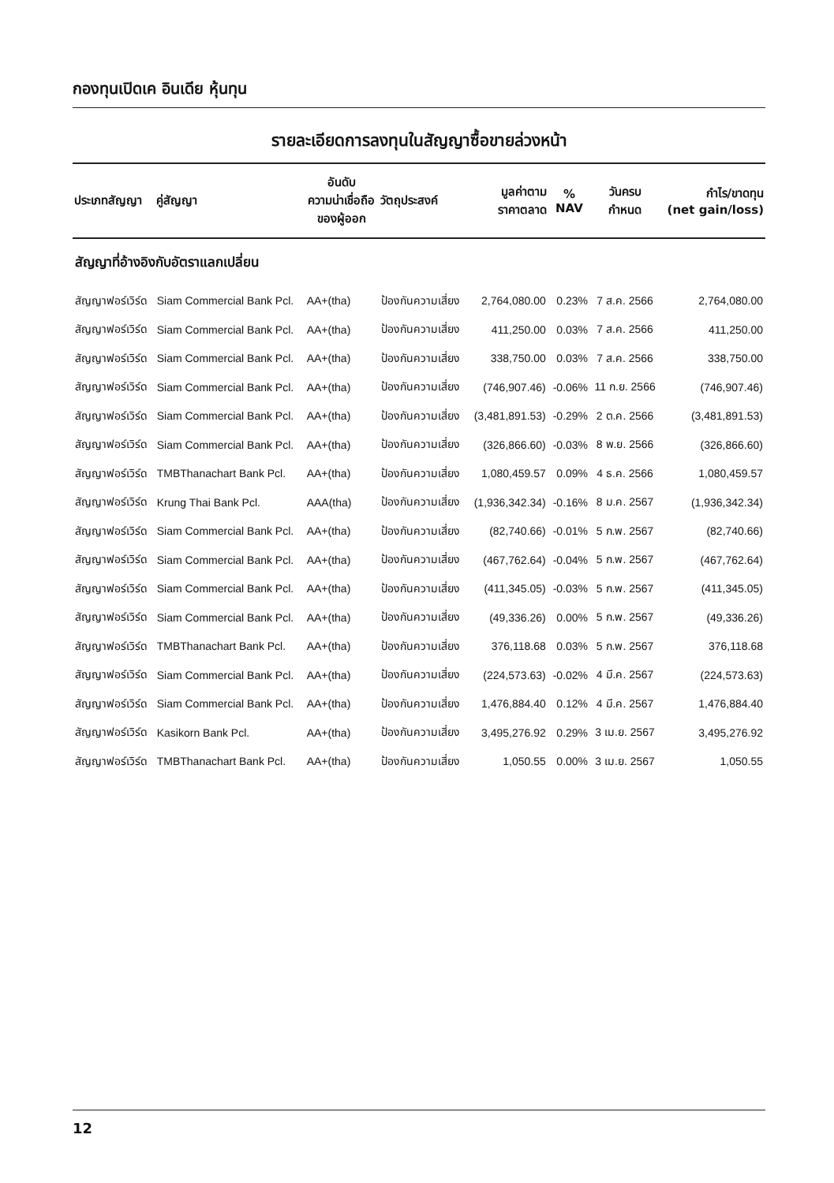กองทุนเปิดเค อินเดีย หุ้นทุน
รายละเอียดการลงทุนในสัญญาซื้อขายล่วงหน้า
| ประเภทสัญญา | คู่สัญญา | อันดับ ความน่าเชื่อถือ ของผู้ออก | วัตถุประสงค์ | มูลค่าตาม ราคาตลาด | % NAV | วันครบ กำหนด | กำไร/ขาดทุน (net gain/loss) |
| --- | --- | --- | --- | --- | --- | --- | --- |
| สัญญาที่อ้างอิงกับอัตราแลกเปลี่ยน | | | | | | | |
| สัญญาฟอร์เวิร์ด | Siam Commercial Bank Pcl. | AA+(tha) | ป้องกันความเสี่ยง | 2,764,080.00 | 0.23% | 7 ส.ค. 2566 | 2,764,080.00 |
| สัญญาฟอร์เวิร์ด | Siam Commercial Bank Pcl. | AA+(tha) | ป้องกันความเสี่ยง | 411,250.00 | 0.03% | 7 ส.ค. 2566 | 411,250.00 |
| สัญญาฟอร์เวิร์ด | Siam Commercial Bank Pcl. | AA+(tha) | ป้องกันความเสี่ยง | 338,750.00 | 0.03% | 7 ส.ค. 2566 | 338,750.00 |
| สัญญาฟอร์เวิร์ด | Siam Commercial Bank Pcl. | AA+(tha) | ป้องกันความเสี่ยง | (746,907.46) | -0.06% | 11 ก.ย. 2566 | (746,907.46) |
| สัญญาฟอร์เวิร์ด | Siam Commercial Bank Pcl. | AA+(tha) | ป้องกันความเสี่ยง | (3,481,891.53) | -0.29% | 2 ต.ค. 2566 | (3,481,891.53) |
| สัญญาฟอร์เวิร์ด | Siam Commercial Bank Pcl. | AA+(tha) | ป้องกันความเสี่ยง | (326,866.60) | -0.03% | 8 พ.ย. 2566 | (326,866.60) |
| สัญญาฟอร์เวิร์ด | TMBThanachart Bank Pcl. | AA+(tha) | ป้องกันความเสี่ยง | 1,080,459.57 | 0.09% | 4 ธ.ค. 2566 | 1,080,459.57 |
| สัญญาฟอร์เวิร์ด | Krung Thai Bank Pcl. | AAA(tha) | ป้องกันความเสี่ยง | (1,936,342.34) | -0.16% | 8 ม.ค. 2567 | (1,936,342.34) |
| สัญญาฟอร์เวิร์ด | Siam Commercial Bank Pcl. | AA+(tha) | ป้องกันความเสี่ยง | (82,740.66) | -0.01% | 5 ก.พ. 2567 | (82,740.66) |
| สัญญาฟอร์เวิร์ด | Siam Commercial Bank Pcl. | AA+(tha) | ป้องกันความเสี่ยง | (467,762.64) | -0.04% | 5 ก.พ. 2567 | (467,762.64) |
| สัญญาฟอร์เวิร์ด | Siam Commercial Bank Pcl. | AA+(tha) | ป้องกันความเสี่ยง | (411,345.05) | -0.03% | 5 ก.พ. 2567 | (411,345.05) |
| สัญญาฟอร์เวิร์ด | Siam Commercial Bank Pcl. | AA+(tha) | ป้องกันความเสี่ยง | (49,336.26) | 0.00% | 5 ก.พ. 2567 | (49,336.26) |
| สัญญาฟอร์เวิร์ด | TMBThanachart Bank Pcl. | AA+(tha) | ป้องกันความเสี่ยง | 376,118.68 | 0.03% | 5 ก.พ. 2567 | 376,118.68 |
| สัญญาฟอร์เวิร์ด | Siam Commercial Bank Pcl. | AA+(tha) | ป้องกันความเสี่ยง | (224,573.63) | -0.02% | 4 มี.ค. 2567 | (224,573.63) |
| สัญญาฟอร์เวิร์ด | Siam Commercial Bank Pcl. | AA+(tha) | ป้องกันความเสี่ยง | 1,476,884.40 | 0.12% | 4 มี.ค. 2567 | 1,476,884.40 |
| สัญญาฟอร์เวิร์ด | Kasikorn Bank Pcl. | AA+(tha) | ป้องกันความเสี่ยง | 3,495,276.92 | 0.29% | 3 เม.ย. 2567 | 3,495,276.92 |
| สัญญาฟอร์เวิร์ด | TMBThanachart Bank Pcl. | AA+(tha) | ป้องกันความเสี่ยง | 1,050.55 | 0.00% | 3 เม.ย. 2567 | 1,050.55 |
12